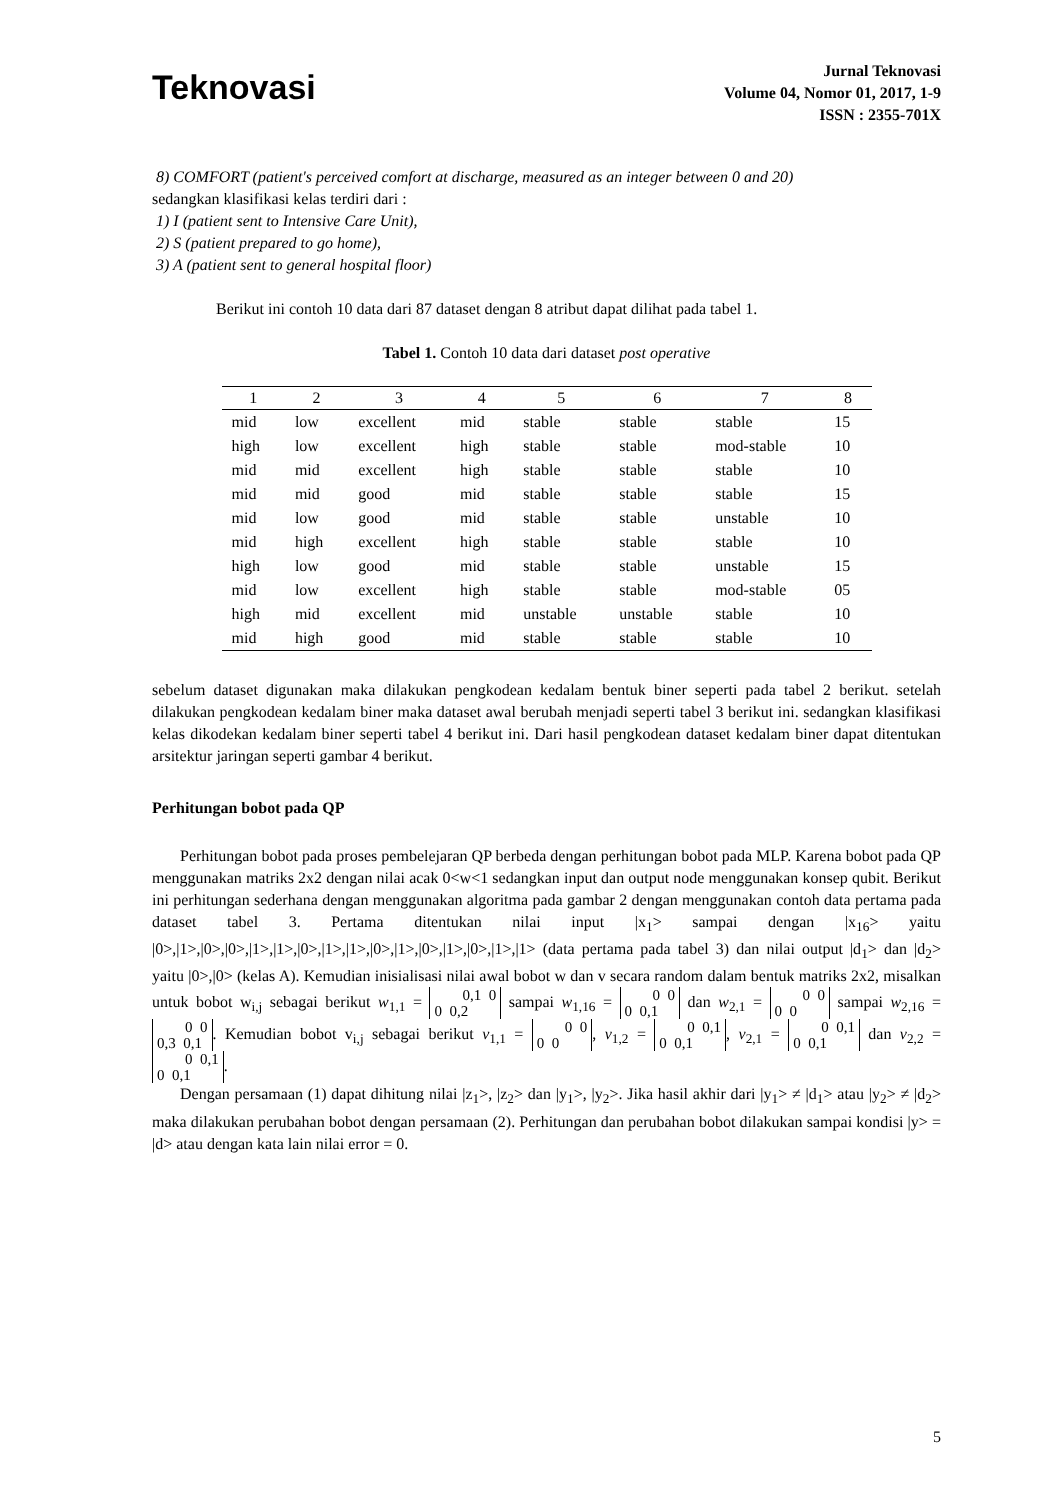Teknovasi
Jurnal Teknovasi
Volume 04, Nomor 01, 2017, 1-9
ISSN : 2355-701X
8) COMFORT (patient's perceived comfort at discharge, measured as an integer between 0 and 20)
sedangkan klasifikasi kelas terdiri dari :
1) I (patient sent to Intensive Care Unit),
2) S (patient prepared to go home),
3) A (patient sent to general hospital floor)
Berikut ini contoh 10 data dari 87 dataset dengan 8 atribut dapat dilihat pada tabel 1.
Tabel 1. Contoh 10 data dari dataset post operative
| 1 | 2 | 3 | 4 | 5 | 6 | 7 | 8 |
| --- | --- | --- | --- | --- | --- | --- | --- |
| mid | low | excellent | mid | stable | stable | stable | 15 |
| high | low | excellent | high | stable | stable | mod-stable | 10 |
| mid | mid | excellent | high | stable | stable | stable | 10 |
| mid | mid | good | mid | stable | stable | stable | 15 |
| mid | low | good | mid | stable | stable | unstable | 10 |
| mid | high | excellent | high | stable | stable | stable | 10 |
| high | low | good | mid | stable | stable | unstable | 15 |
| mid | low | excellent | high | stable | stable | mod-stable | 05 |
| high | mid | excellent | mid | unstable | unstable | stable | 10 |
| mid | high | good | mid | stable | stable | stable | 10 |
sebelum dataset digunakan maka dilakukan pengkodean kedalam bentuk biner seperti pada tabel 2 berikut. setelah dilakukan pengkodean kedalam biner maka dataset awal berubah menjadi seperti tabel 3 berikut ini. sedangkan klasifikasi kelas dikodekan kedalam biner seperti tabel 4 berikut ini. Dari hasil pengkodean dataset kedalam biner dapat ditentukan arsitektur jaringan seperti gambar 4 berikut.
Perhitungan bobot pada QP
Perhitungan bobot pada proses pembelejaran QP berbeda dengan perhitungan bobot pada MLP. Karena bobot pada QP menggunakan matriks 2x2 dengan nilai acak 0<w<1 sedangkan input dan output node menggunakan konsep qubit. Berikut ini perhitungan sederhana dengan menggunakan algoritma pada gambar 2 dengan menggunakan contoh data pertama pada dataset tabel 3. Pertama ditentukan nilai input |x<sub>1</sub>> sampai dengan |x<sub>16</sub>> yaitu |0>,|1>,|0>,|0>,|1>,|1>,|0>,|1>,|1>,|0>,|1>,|0>,|1>,|0>,|1>,|1> (data pertama pada tabel 3) dan nilai output |d<sub>1</sub>> dan |d<sub>2</sub>> yaitu |0>,|0> (kelas A). Kemudian inisialisasi nilai awal bobot w dan v secara random dalam bentuk matriks 2x2, misalkan untuk bobot w<sub>i,j</sub> sebagai berikut w<sub>1,1</sub> = 0,1 0
0 0,2 sampai w<sub>1,16</sub> = 0 0
0 0,1 dan w<sub>2,1</sub> = 0 0
0 0 sampai w<sub>2,16</sub> = 0 0
0,3 0,1. Kemudian bobot v<sub>i,j</sub> sebagai berikut v<sub>1,1</sub> = 0 0
0 0, v<sub>1,2</sub> = 0 0,1
0 0,1, v<sub>2,1</sub> = 0 0,1
0 0,1 dan v<sub>2,2</sub> = 0 0,1
0 0,1.
Dengan persamaan (1) dapat dihitung nilai |z<sub>1</sub>>, |z<sub>2</sub>> dan |y<sub>1</sub>>, |y<sub>2</sub>>. Jika hasil akhir dari |y<sub>1</sub>> ≠ |d<sub>1</sub>> atau |y<sub>2</sub>> ≠ |d<sub>2</sub>> maka dilakukan perubahan bobot dengan persamaan (2). Perhitungan dan perubahan bobot dilakukan sampai kondisi |y> = |d> atau dengan kata lain nilai error = 0.
5